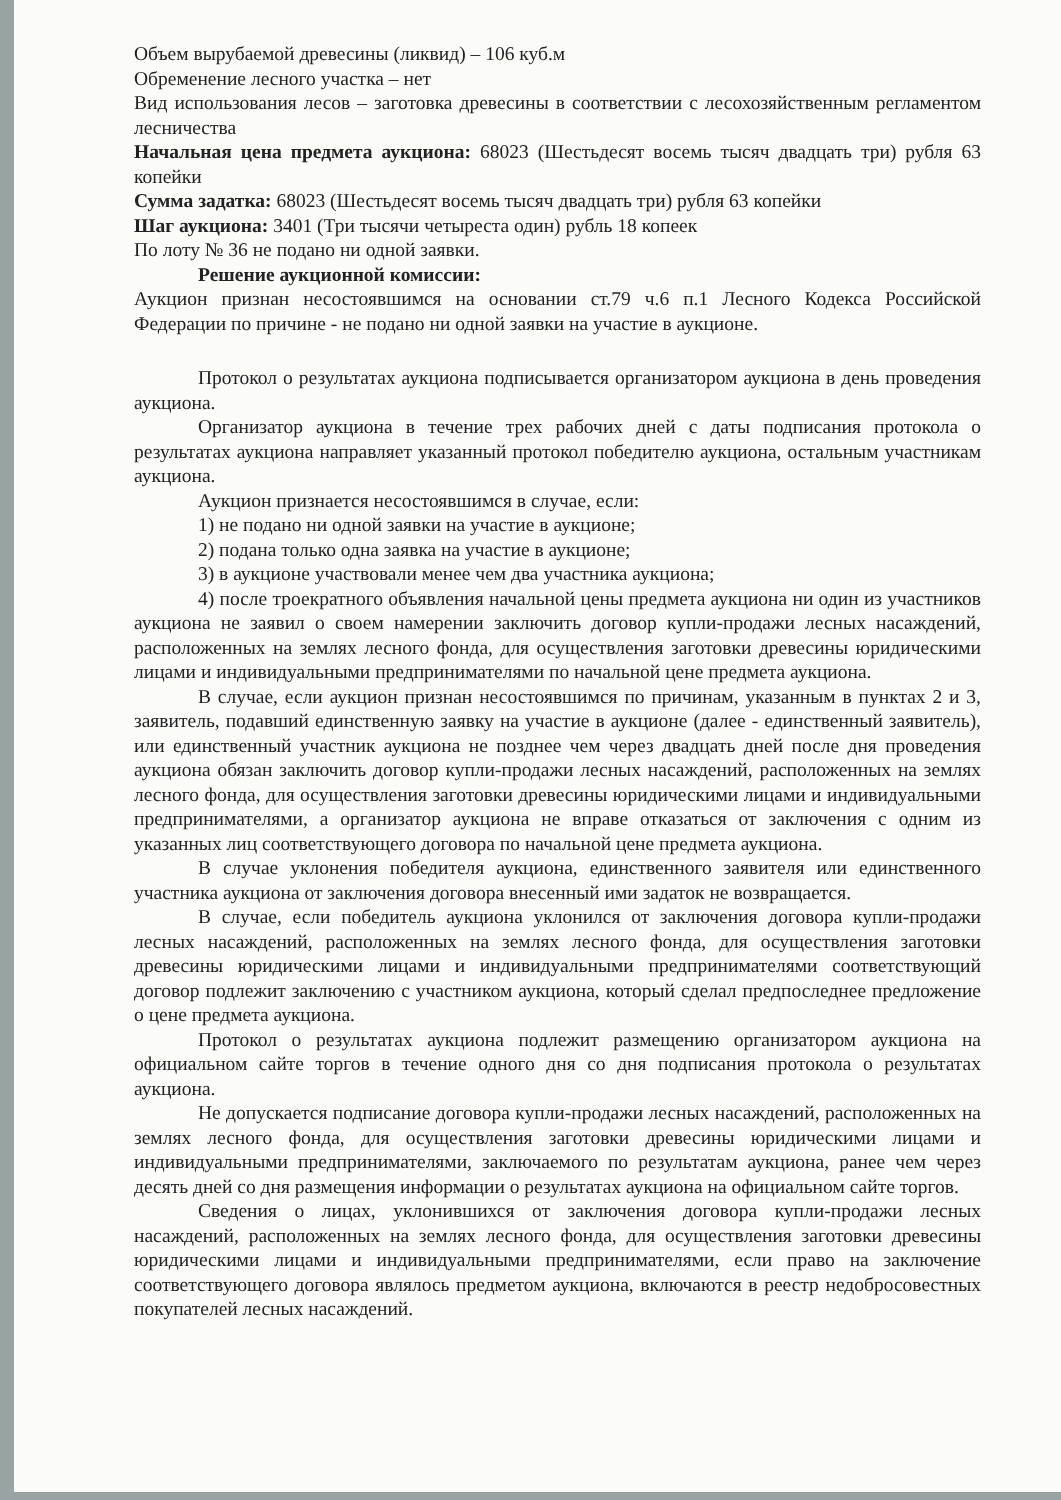Объем вырубаемой древесины (ликвид) – 106 куб.м
Обременение лесного участка – нет
Вид использования лесов – заготовка древесины в соответствии с лесохозяйственным регламентом лесничества
Начальная цена предмета аукциона: 68023 (Шестьдесят восемь тысяч двадцать три) рубля 63 копейки
Сумма задатка: 68023 (Шестьдесят восемь тысяч двадцать три) рубля 63 копейки
Шаг аукциона: 3401 (Три тысячи четыреста один) рубль 18 копеек
По лоту № 36 не подано ни одной заявки.
Решение аукционной комиссии:
Аукцион признан несостоявшимся на основании ст.79 ч.6 п.1 Лесного Кодекса Российской Федерации по причине - не подано ни одной заявки на участие в аукционе.
Протокол о результатах аукциона подписывается организатором аукциона в день проведения аукциона.
Организатор аукциона в течение трех рабочих дней с даты подписания протокола о результатах аукциона направляет указанный протокол победителю аукциона, остальным участникам аукциона.
Аукцион признается несостоявшимся в случае, если:
1) не подано ни одной заявки на участие в аукционе;
2) подана только одна заявка на участие в аукционе;
3) в аукционе участвовали менее чем два участника аукциона;
4) после троекратного объявления начальной цены предмета аукциона ни один из участников аукциона не заявил о своем намерении заключить договор купли-продажи лесных насаждений, расположенных на землях лесного фонда, для осуществления заготовки древесины юридическими лицами и индивидуальными предпринимателями по начальной цене предмета аукциона.
В случае, если аукцион признан несостоявшимся по причинам, указанным в пунктах 2 и 3, заявитель, подавший единственную заявку на участие в аукционе (далее - единственный заявитель), или единственный участник аукциона не позднее чем через двадцать дней после дня проведения аукциона обязан заключить договор купли-продажи лесных насаждений, расположенных на землях лесного фонда, для осуществления заготовки древесины юридическими лицами и индивидуальными предпринимателями, а организатор аукциона не вправе отказаться от заключения с одним из указанных лиц соответствующего договора по начальной цене предмета аукциона.
В случае уклонения победителя аукциона, единственного заявителя или единственного участника аукциона от заключения договора внесенный ими задаток не возвращается.
В случае, если победитель аукциона уклонился от заключения договора купли-продажи лесных насаждений, расположенных на землях лесного фонда, для осуществления заготовки древесины юридическими лицами и индивидуальными предпринимателями соответствующий договор подлежит заключению с участником аукциона, который сделал предпоследнее предложение о цене предмета аукциона.
Протокол о результатах аукциона подлежит размещению организатором аукциона на официальном сайте торгов в течение одного дня со дня подписания протокола о результатах аукциона.
Не допускается подписание договора купли-продажи лесных насаждений, расположенных на землях лесного фонда, для осуществления заготовки древесины юридическими лицами и индивидуальными предпринимателями, заключаемого по результатам аукциона, ранее чем через десять дней со дня размещения информации о результатах аукциона на официальном сайте торгов.
Сведения о лицах, уклонившихся от заключения договора купли-продажи лесных насаждений, расположенных на землях лесного фонда, для осуществления заготовки древесины юридическими лицами и индивидуальными предпринимателями, если право на заключение соответствующего договора являлось предметом аукциона, включаются в реестр недобросовестных покупателей лесных насаждений.